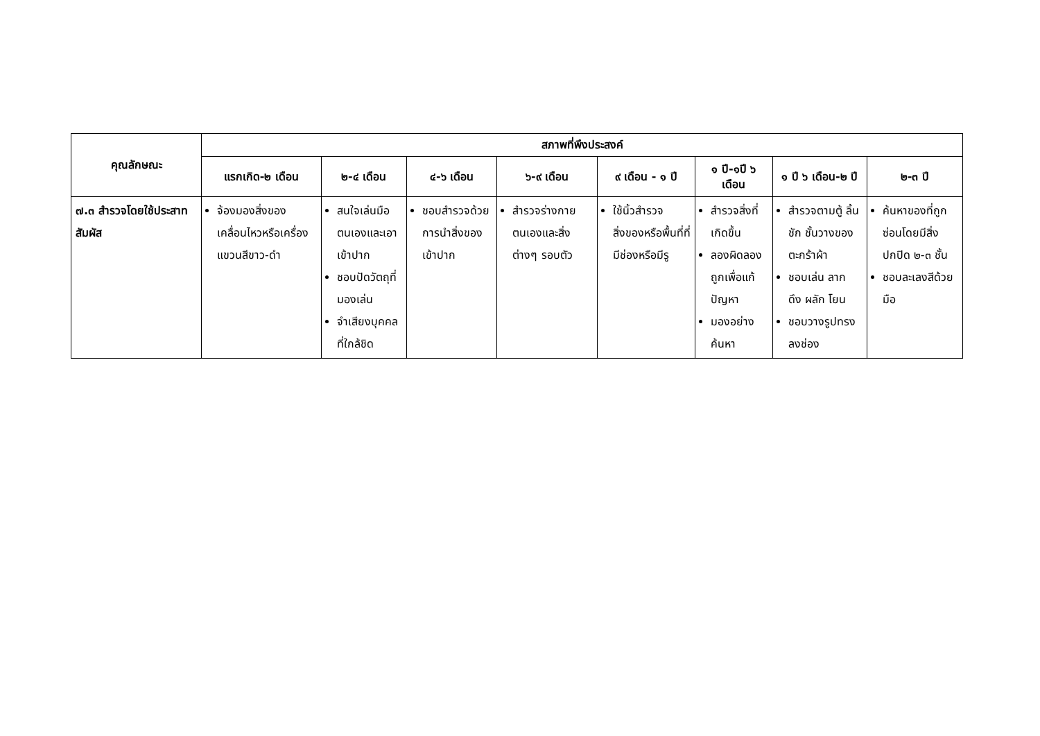| คุณลักษณะ | สภาพที่พึงประสงค์ | | | | | | | |
| --- | --- | --- | --- | --- | --- | --- | --- | --- |
| | แรกเกิด-๒ เดือน | ๒-๔ เดือน | ๔-๖ เดือน | ๖-๙ เดือน | ๙ เดือน - ๑ ปี | ๑ ปี-๑ปี ๖ เดือน | ๑ ปี ๖ เดือน-๒ ปี | ๒-๓ ปี |
| ๗.๓ สำรวจโดยใช้ประสาทสัมผัส | จ้องมองสิ่งของเคลื่อนไหวหรือเครื่องแขวนสีขาว-ดำ | สนใจเล่นมือตนเองและเอาเข้าปาก ชอบปัดวัตถุที่มองเล่น จำเสียงบุคคลที่ใกล้ชิด | ชอบสำรวจด้วยการนำสิ่งของเข้าปาก | สำรวจร่างกายตนเองและสิ่งต่างๆ รอบตัว | ใช้นิ้วสำรวจสิ่งของหรือพื้นที่ที่มีช่องหรือมีรู | สำรวจสิ่งที่เกิดขึ้น ลองผิดลองถูกเพื่อแก้ปัญหา มองอย่างค้นหา | สำรวจตามตู้ ลิ้นชัก ชั้นวางของ ตะกร้าผ้า ชอบเล่น ลาก ดึง ผลัก โยน ชอบวางรูปทรงลงช่อง | ค้นหาของที่ถูกซ่อนโดยมีสิ่งปกปิด ๒-๓ ชั้น ชอบละเลงสีด้วยมือ |